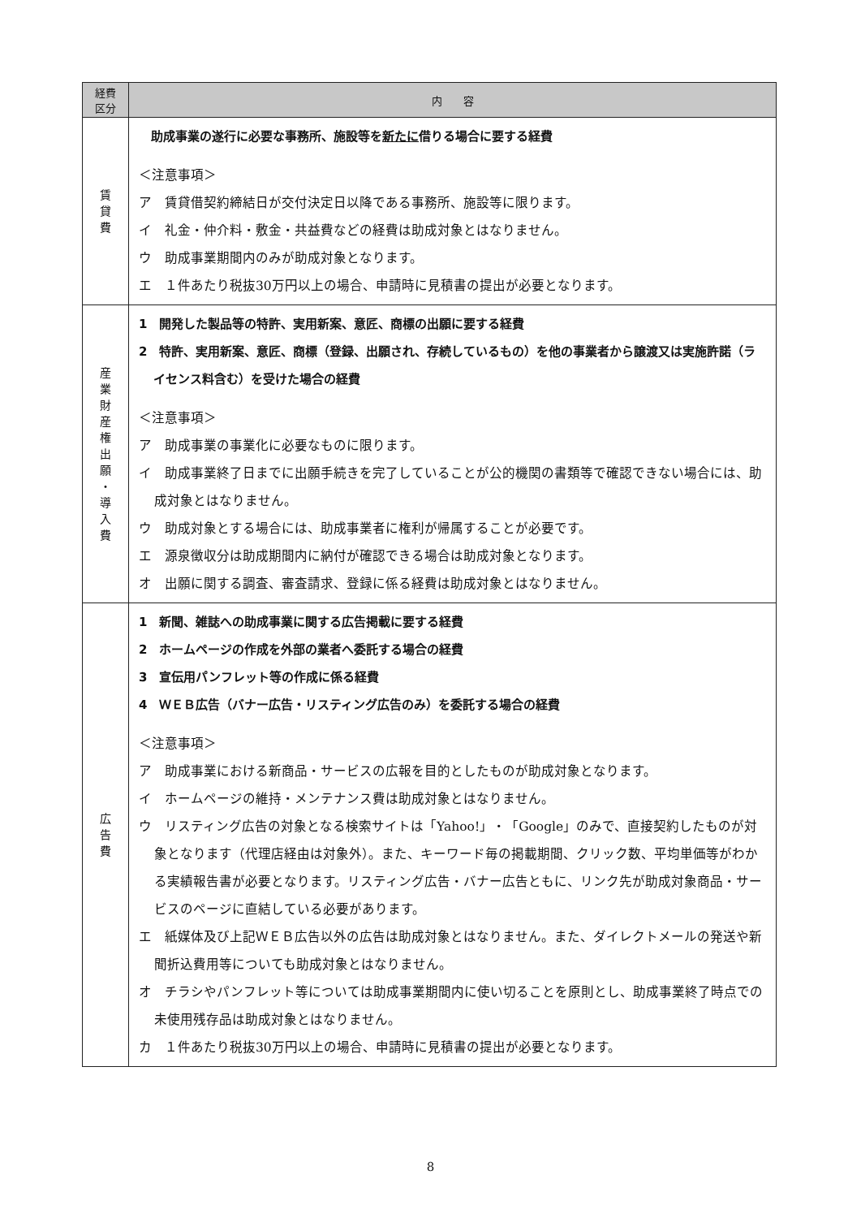| 経費 区分 | 内 容 |
| --- | --- |
| 賃 貸 費 | 助成事業の遂行に必要な事務所、施設等を 新たに 借りる場合に要する経費 ＜注意事項＞ ア 賃貸借契約締結日が交付決定日以降である事務所、施設等に限ります。 イ 礼金・仲介料・敷金・共益費などの経費は助成対象とはなりません。 ウ 助成事業期間内のみが助成対象となります。 エ １件あたり税抜30万円以上の場合、申請時に見積書の提出が必要となります。 |
| 産 業 財 産 権 出 願 ・ 導 入 費 | 1 開発した製品等の特許、実用新案、意匠、商標の出願に要する経費 2 特許、実用新案、意匠、商標（登録、出願され、存続しているもの）を他の事業者から譲渡又は実施許諾（ライセンス料含む）を受けた場合の経費 ＜注意事項＞ ア 助成事業の事業化に必要なものに限ります。 イ 助成事業終了日までに出願手続きを完了していることが公的機関の書類等で確認できない場合には、助成対象とはなりません。 ウ 助成対象とする場合には、助成事業者に権利が帰属することが必要です。 エ 源泉徴収分は助成期間内に納付が確認できる場合は助成対象となります。 オ 出願に関する調査、審査請求、登録に係る経費は助成対象とはなりません。 |
| 広 告 費 | 1 新聞、雑誌への助成事業に関する広告掲載に要する経費 2 ホームページの作成を外部の業者へ委託する場合の経費 3 宣伝用パンフレット等の作成に係る経費 4 ＷＥＢ広告（バナー広告・リスティング広告のみ）を委託する場合の経費 ＜注意事項＞ ア 助成事業における新商品・サービスの広報を目的としたものが助成対象となります。 イ ホームページの維持・メンテナンス費は助成対象とはなりません。 ウ リスティング広告の対象となる検索サイトは「Yahoo!」・「Google」のみで、直接契約したものが対象となります（代理店経由は対象外）。また、キーワード毎の掲載期間、クリック数、平均単価等がわかる実績報告書が必要となります。リスティング広告・バナー広告ともに、リンク先が助成対象商品・サービスのページに直結している必要があります。 エ 紙媒体及び上記ＷＥＢ広告以外の広告は助成対象とはなりません。また、ダイレクトメールの発送や新聞折込費用等についても助成対象とはなりません。 オ チラシやパンフレット等については助成事業期間内に使い切ることを原則とし、助成事業終了時点での未使用残存品は助成対象とはなりません。 カ １件あたり税抜30万円以上の場合、申請時に見積書の提出が必要となります。 |
8